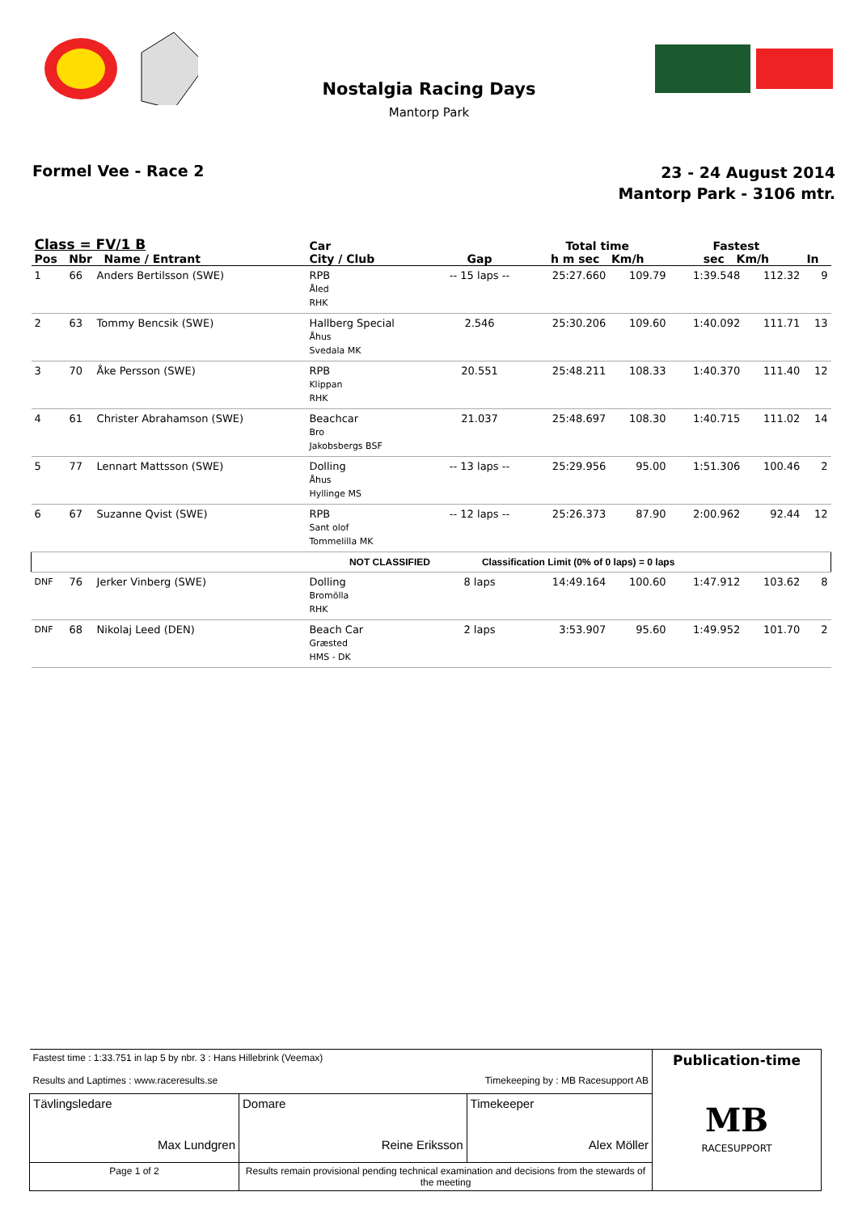Nostalgia Racing Days
Mantorp Park
Formel Vee - Race 2
23 - 24 August 2014
Mantorp Park - 3106 mtr.
| Class = FV/1 B Pos Nbr Name / Entrant | | | Car City / Club | Gap | Total time h m sec Km/h | | Fastest sec Km/h | | In |
| --- | --- | --- | --- | --- | --- | --- | --- | --- | --- |
| 1 | 66 | Anders Bertilsson (SWE) | RPB Åled RHK | -- 15 laps -- | 25:27.660 | 109.79 | 1:39.548 | 112.32 | 9 |
| 2 | 63 | Tommy Bencsik (SWE) | Hallberg Special Åhus Svedala MK | 2.546 | 25:30.206 | 109.60 | 1:40.092 | 111.71 | 13 |
| 3 | 70 | Åke Persson (SWE) | RPB Klippan RHK | 20.551 | 25:48.211 | 108.33 | 1:40.370 | 111.40 | 12 |
| 4 | 61 | Christer Abrahamson (SWE) | Beachcar Bro Jakobsbergs BSF | 21.037 | 25:48.697 | 108.30 | 1:40.715 | 111.02 | 14 |
| 5 | 77 | Lennart Mattsson (SWE) | Dolling Åhus Hyllinge MS | -- 13 laps -- | 25:29.956 | 95.00 | 1:51.306 | 100.46 | 2 |
| 6 | 67 | Suzanne Qvist (SWE) | RPB Sant olof Tommelilla MK | -- 12 laps -- | 25:26.373 | 87.90 | 2:00.962 | 92.44 | 12 |
| NOT CLASSIFIED | | | | Classification Limit (0% of 0 laps) = 0 laps | | | | | |
| DNF | 76 | Jerker Vinberg (SWE) | Dolling Bromölla RHK | 8 laps | 14:49.164 | 100.60 | 1:47.912 | 103.62 | 8 |
| DNF | 68 | Nikolaj Leed (DEN) | Beach Car Græsted HMS - DK | 2 laps | 3:53.907 | 95.60 | 1:49.952 | 101.70 | 2 |
| Fastest time : 1:33.751 in lap 5 by nbr. 3 : Hans Hillebrink (Veemax) Results and Laptimes : www.raceresults.se Timekeeping by : MB Racesupport AB | | | Publication-time MB RACESUPPORT |
| Tävlingsledare Max Lundgren | Domare Reine Eriksson | Timekeeper Alex Möller | |
| Page 1 of 2 | Results remain provisional pending technical examination and decisions from the stewards of the meeting | | |